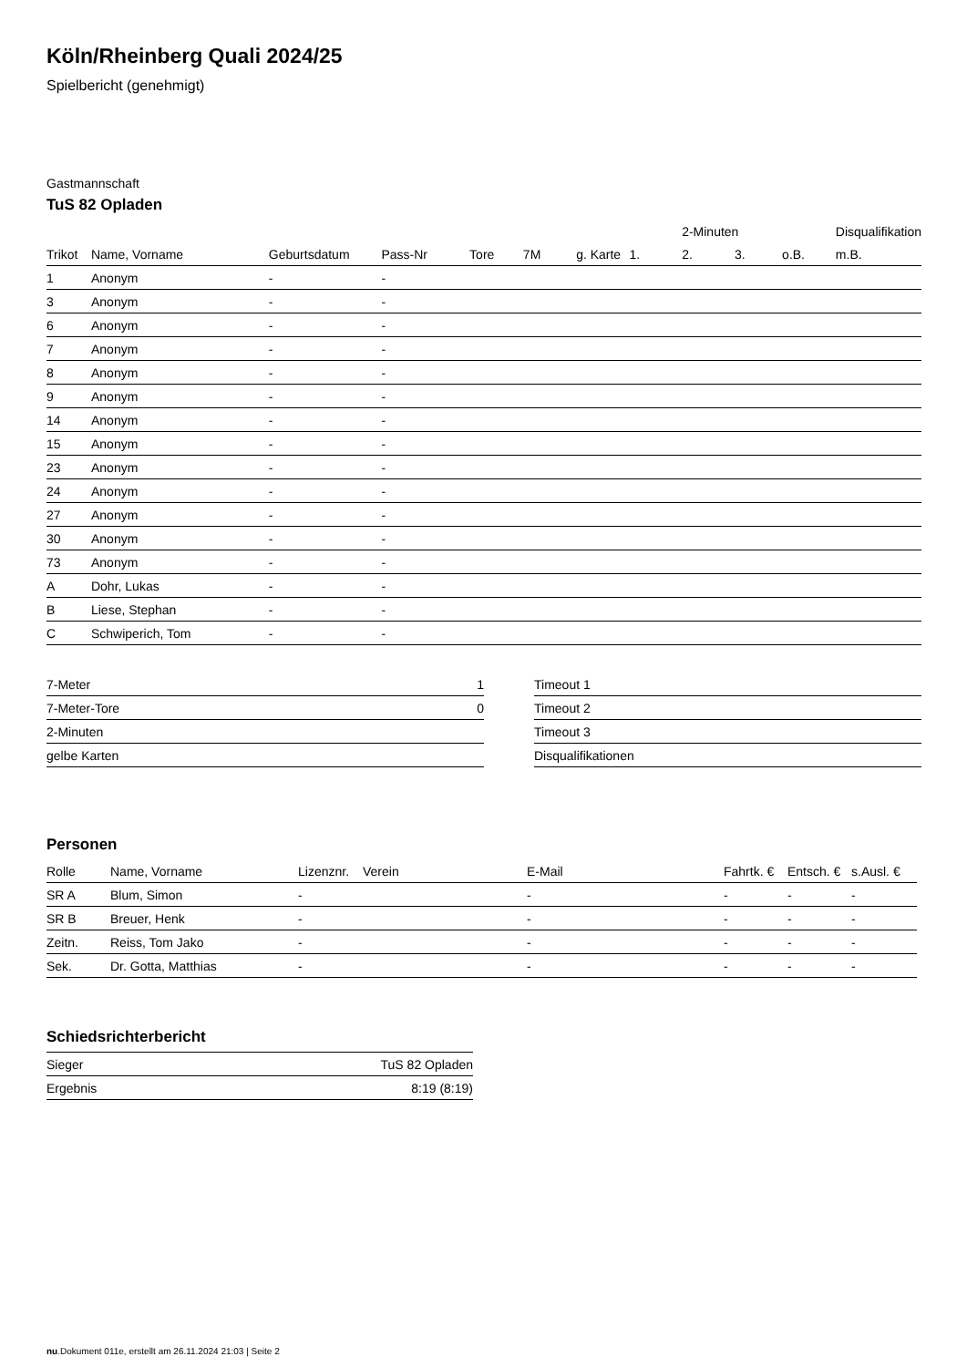Köln/Rheinberg Quali 2024/25
Spielbericht (genehmigt)
Gastmannschaft
TuS 82 Opladen
| | | | | | | | | 2-Minuten | | | Disqualifikation |
| --- | --- | --- | --- | --- | --- | --- | --- | --- | --- | --- | --- |
| Trikot | Name, Vorname | Geburtsdatum | Pass-Nr | Tore | 7M | g. Karte | 1. | 2. | 3. | o.B. | m.B. |
| 1 | Anonym | - | - | | | | | | | | |
| 3 | Anonym | - | - | | | | | | | | |
| 6 | Anonym | - | - | | | | | | | | |
| 7 | Anonym | - | - | | | | | | | | |
| 8 | Anonym | - | - | | | | | | | | |
| 9 | Anonym | - | - | | | | | | | | |
| 14 | Anonym | - | - | | | | | | | | |
| 15 | Anonym | - | - | | | | | | | | |
| 23 | Anonym | - | - | | | | | | | | |
| 24 | Anonym | - | - | | | | | | | | |
| 27 | Anonym | - | - | | | | | | | | |
| 30 | Anonym | - | - | | | | | | | | |
| 73 | Anonym | - | - | | | | | | | | |
| A | Dohr, Lukas | - | - | | | | | | | | |
| B | Liese, Stephan | - | - | | | | | | | | |
| C | Schwiperich, Tom | - | - | | | | | | | | |
| 7-Meter | 1 |
| 7-Meter-Tore | 0 |
| 2-Minuten | |
| gelbe Karten | |
| Timeout 1 |
| Timeout 2 |
| Timeout 3 |
| Disqualifikationen |
Personen
| Rolle | Name, Vorname | Lizenznr. | Verein | E-Mail | Fahrtk. € | Entsch. € | s.Ausl. € |
| --- | --- | --- | --- | --- | --- | --- | --- |
| SR A | Blum, Simon | - | | - | - | - | - |
| SR B | Breuer, Henk | - | | - | - | - | - |
| Zeitn. | Reiss, Tom Jako | - | | - | - | - | - |
| Sek. | Dr. Gotta, Matthias | - | | - | - | - | - |
Schiedsrichterbericht
| Sieger | TuS 82 Opladen |
| Ergebnis | 8:19 (8:19) |
nu.Dokument 011e, erstellt am 26.11.2024 21:03 | Seite 2